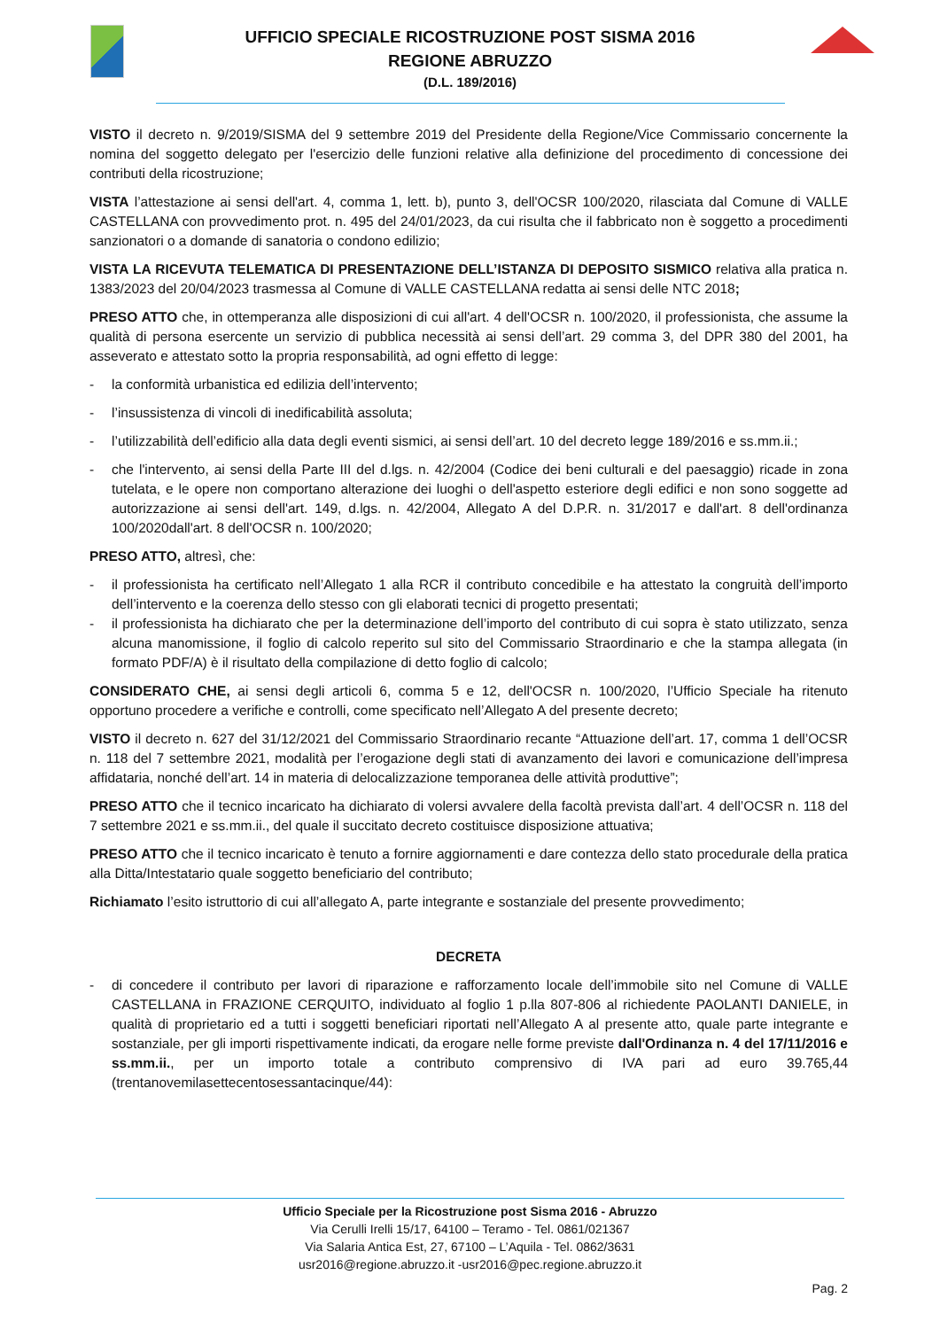UFFICIO SPECIALE RICOSTRUZIONE POST SISMA 2016
REGIONE ABRUZZO
(D.L. 189/2016)
VISTO il decreto n. 9/2019/SISMA del 9 settembre 2019 del Presidente della Regione/Vice Commissario concernente la nomina del soggetto delegato per l'esercizio delle funzioni relative alla definizione del procedimento di concessione dei contributi della ricostruzione;
VISTA l’attestazione ai sensi dell'art. 4, comma 1, lett. b), punto 3, dell'OCSR 100/2020, rilasciata dal Comune di VALLE CASTELLANA con provvedimento prot. n. 495 del 24/01/2023, da cui risulta che il fabbricato non è soggetto a procedimenti sanzionatori o a domande di sanatoria o condono edilizio;
VISTA LA RICEVUTA TELEMATICA DI PRESENTAZIONE DELL’ISTANZA DI DEPOSITO SISMICO relativa alla pratica n. 1383/2023 del 20/04/2023 trasmessa al Comune di VALLE CASTELLANA redatta ai sensi delle NTC 2018;
PRESO ATTO che, in ottemperanza alle disposizioni di cui all'art. 4 dell'OCSR n. 100/2020, il professionista, che assume la qualità di persona esercente un servizio di pubblica necessità ai sensi dell’art. 29 comma 3, del DPR 380 del 2001, ha asseverato e attestato sotto la propria responsabilità, ad ogni effetto di legge:
- la conformità urbanistica ed edilizia dell’intervento;
- l’insussistenza di vincoli di inedificabilità assoluta;
- l’utilizzabilità dell’edificio alla data degli eventi sismici, ai sensi dell’art. 10 del decreto legge 189/2016 e ss.mm.ii.;
- che l'intervento, ai sensi della Parte III del d.lgs. n. 42/2004 (Codice dei beni culturali e del paesaggio) ricade in zona tutelata, e le opere non comportano alterazione dei luoghi o dell'aspetto esteriore degli edifici e non sono soggette ad autorizzazione ai sensi dell'art. 149, d.lgs. n. 42/2004, Allegato A del D.P.R. n. 31/2017 e dall'art. 8 dell'ordinanza 100/2020dall'art. 8 dell'OCSR n. 100/2020;
PRESO ATTO, altresì, che:
- il professionista ha certificato nell’Allegato 1 alla RCR il contributo concedibile e ha attestato la congruità dell’importo dell’intervento e la coerenza dello stesso con gli elaborati tecnici di progetto presentati;
- il professionista ha dichiarato che per la determinazione dell’importo del contributo di cui sopra è stato utilizzato, senza alcuna manomissione, il foglio di calcolo reperito sul sito del Commissario Straordinario e che la stampa allegata (in formato PDF/A) è il risultato della compilazione di detto foglio di calcolo;
CONSIDERATO CHE, ai sensi degli articoli 6, comma 5 e 12, dell'OCSR n. 100/2020, l’Ufficio Speciale ha ritenuto opportuno procedere a verifiche e controlli, come specificato nell’Allegato A del presente decreto;
VISTO il decreto n. 627 del 31/12/2021 del Commissario Straordinario recante “Attuazione dell’art. 17, comma 1 dell’OCSR n. 118 del 7 settembre 2021, modalità per l’erogazione degli stati di avanzamento dei lavori e comunicazione dell’impresa affidataria, nonché dell’art. 14 in materia di delocalizzazione temporanea delle attività produttive”;
PRESO ATTO che il tecnico incaricato ha dichiarato di volersi avvalere della facoltà prevista dall’art. 4 dell’OCSR n. 118 del 7 settembre 2021 e ss.mm.ii., del quale il succitato decreto costituisce disposizione attuativa;
PRESO ATTO che il tecnico incaricato è tenuto a fornire aggiornamenti e dare contezza dello stato procedurale della pratica alla Ditta/Intestatario quale soggetto beneficiario del contributo;
Richiamato l’esito istruttorio di cui all’allegato A, parte integrante e sostanziale del presente provvedimento;
DECRETA
- di concedere il contributo per lavori di riparazione e rafforzamento locale dell’immobile sito nel Comune di VALLE CASTELLANA in FRAZIONE CERQUITO, individuato al foglio 1 p.lla 807-806 al richiedente PAOLANTI DANIELE, in qualità di proprietario ed a tutti i soggetti beneficiari riportati nell’Allegato A al presente atto, quale parte integrante e sostanziale, per gli importi rispettivamente indicati, da erogare nelle forme previste dall'Ordinanza n. 4 del 17/11/2016 e ss.mm.ii., per un importo totale a contributo comprensivo di IVA pari ad euro 39.765,44 (trentanovemilasettecentosessantacinque/44):
Ufficio Speciale per la Ricostruzione post Sisma 2016 - Abruzzo
Via Cerulli Irelli 15/17, 64100 – Teramo - Tel. 0861/021367
Via Salaria Antica Est, 27, 67100 – L’Aquila - Tel. 0862/3631
usr2016@regione.abruzzo.it -usr2016@pec.regione.abruzzo.it
Pag. 2